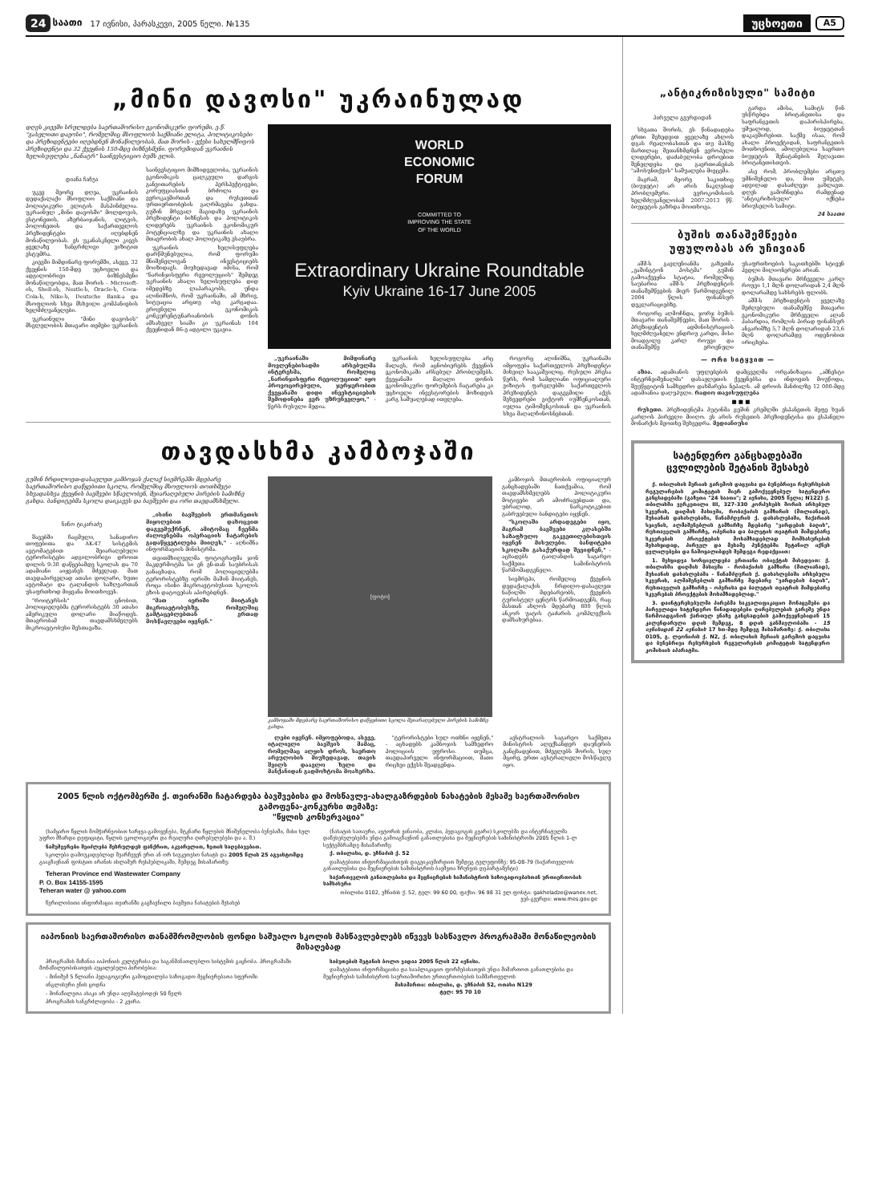24 საათი 17 ივნისი, პარასკევი, 2005 წელი. №135 უცხოეთი A5
„მინი დავოსი" უკრაინულად
დღეს კიევში სრულდება საერთაშორისო ეკონომიკური ფორუმი, ე.წ. "გასვლითი დავოსი", რომელშიც მსოფლიოს საქმიანი ელიტა, პოლიტიკოსები და პრეზიდენტები იღებდნენ მონაწილეობას, მათ შორის - ექვსი სახელმწიფოს პრეზიდენტი და 32 ქვეყნის 150-მდე ბიზნესმენი. ფორუმიდან უკრაინის ხელისუფლება „ნანატრ" საინვესტიციო ბუმს ელის.
დიანა ჩაჩუა
უკვე მეორე დღეა, უკრაინის დედაქალაქი მსოფლიო საქმიანი და პოლიტიკური ელიტის მასპინძელია. უკრაინულ „მინი დავოსში" მოლდოვის, ესტონეთის, აზერბაიჯანის, ლიტვის, პოლონეთის და საქართველოს პრეზიდენტები იღებდნენ მონაწილეობას. ეს უკანასკნელი კიევს ყველაზე ხანგრძლივი ვიზიტით ესტუმრა.
კიევში მიმდინარე ფორუმში, ასევე, 32 ქვეყნის 150-მდე უცხოელი და ადგილობრივი ბიზნესმენი მონაწილეობდა, მათ შორის - Microsoft-ის, Shell-ის, Nestle-ს, Oracle-ს, Coca-Cola-ს, Nike-ს, Deutsche Bank-ა და მსოფლიოს სხვა მსხვილი კომპანიების ხელმძღვანელები.
უკრაინული "მინი დავოსის" მსვლელობის მთავარი თემები უკრაინის საინვესტიციო მიმზიდველობა, უკრაინის ეკონომიკის ცალკეული დარგის განვითარების პერსპექტივები, კორუფციასთან ბრძოლა და ევროკავშირთან და რუსეთთან ურთიერთობების გაღრმავება გახდა. გუშინ მრგვალ მაგიდაზე უკრაინის პრეზიდენტი ბიზნესის და პოლიტიკის ლიდერებს უკრაინის ეკონომიკურ პოტენციალზე და უკრაინის ახალი მთავრობის ახალ პოლიტიკაზე ესაუბრა.
უკრაინის ხელისუფლება დარწმუნებულია, რომ ფორუმი მნიშვნელოვან ინვესტიციებს მოიზიდავს. მიუხედავად იმისა, რომ "ნარინჯისფერი რევოლუციის" შემდეგ უკრაინის ახალი ხელისუფლება დიდ იმედებზე ლაპარაკობს, უნდა აღინიშნოს, რომ უკრაინაში, ამ მხრივ, სიტუაცია არცთუ ისე კარგადაა. ეროვნული ეკონომიკის კონკურენტუნარიანობის დონის ამსახველ სიაში კი უკრაინას 104 ქვეყნიდან 86-ე ადგილი უკავია.
WORLD
ECONOMIC
FORUM
COMMITTED TO
IMPROVING THE STATE
OF THE WORLD
Extraordinary Ukraine Roundtable
Kyiv Ukraine 16-17 June 2005
„უკრაინაში მიმდინარე მოვლენებისადმი არსებულმა ინტერესმა, რომელიც „ნარინჯისფერი რევოლუციით" იყო პროვოცირებული, ჯერჯერობით ქვეყანაში დიდი ინვესტიციების შემოდინება ვერ უზრუნველყო," - წერს რუსული მედია.
უკრაინის ხელისუფლება არც მალავს, რომ აცნობიერებს ქვეყნის ეკონომიკაში არსებულ პრობლემებს. ქვეყანაში მაღალი დონის ეკონომიკური ფორუმების ჩატარება კი უცხოელი ინვესტორების მოზიდვის კარგ საშუალებად ითვლება.
როგორც აღინიშნა, უკრაინაში იმყოფება საქართველოს პრეზიდენტი მიხეილ სააკაშვილიც. რუსული პრესა წერს, რომ სამდღიანი ოფიციალური ვიზიტის ფარგლებში საქართველოს პრეზიდენტს დაგეგმილი აქვს შეხვედრები ვიქტორ იუშჩენკოსთან, იულია ტიმოშენკოსთან და უკრაინის სხვა მაღალჩინოსნებთან.
თავდასხმა კამბოჯაში
გუშინ ჩრდილოეთ-დასავლეთ კამბოჯას ქალაქ სიემრეპში მდებარე საერთაშორისო დაწყებითი სკოლა, რომელშიც მსოფლიოს თოთხმეტი სხვადასხვა ქვეყნის ბავშვები სწავლობენ, შეიარაღებული პირების სამიზნე გახდა. ბანდიტებმა სკოლა დაიკავეს და ბავშვები და ორი თავდამსხმელი.
ნინო ტიკარაძე
შავებში ჩაცმული, სანადირო თოფებითა და AK-47 სისტემის ავტომატებით შეიარაღებული ტერორისტები ადგილობრივი დროით დილის 9:30 დაწყებამდე სკოლას და 70 ადამიანი აიყვანეს მძევლად. მათ თავდაპირველად ათასი დოლარი, ხუთი ავტომატი და ტალანდის საზღვართან უსაფრთხოდ მიყვანა მოითხოვეს.
"როიტერსის" ცნობით, პოლიციელებმა ტერორისტებს 30 ათასი ამერიკული დოლარი მიაწოდეს. მთავრობამ თავდამსხმელებს მიკროავტობუსი შესთავაზა.
„ისინი ბავშვების ერთმანეთის მიყოლებით დახოცვით დაგვემუქრნენ, ამიტომაც ჩვენმა ძალოვნებმა ოპერაციის ჩატარების გადაწყვეტილება მიიღეს," - აღნიშნა ინფორმაციის მინისტრმა.
თვითმხილველმა ფოტოგრაფმა ჯონ მაკდერმოტმა სი ენ ენ-თან საუბრისას განაცხადა, რომ პოლიციელებმა ტერორისტებზე იერიში მაშინ მიიტანეს, როცა ისინი მიკროავტობუსით სკოლის ეზოს დატოვებას აპირებდნენ.
"მათ იერიში მიიტანეს მიკროავტობუსზე, რომელშიც გამტაცებლებთან ერთად მოსწავლეები იყვნენ."
[ფოტო]
კამბოჯაში მდებარე საერთაშორისო დაწყებითი სკოლა შეიარაღებული პირების სამიზნე გახდა.
კამბოჯის მთავრობის ოფიციალურ განცხადებაში ნათქვამია, რომ თავდამსხმელებს პოლიტიკური მოტივები არ ამოძრავებდათ და, უბრალოდ, ნარკოტიკებით გაბრუებული ბანდიტები იყვნენ.
"სკოლაში არდადეგები იყო, მაგრამ ბავშვები კლასებში საზაფხულო გაკვეთილებისთვის იყვნენ მისულები. ბანდიტები სკოლაში გასაქურდად შევიდნენ," - აცხადებს ტაილანდის საგარეო საქმეთა სამინისტროს წარმომადგენელი.
სიემრეპი, რომელიც ქვეყნის დედაქალაქის ჩრდილო-დასავლეთ ნაწილში მდებარეობს, ქვეყნის ტურისტულ ცენტრს წარმოადგენს, რაც მასთან ახლოს მდებარე 800 წლის ანკორ უატის ტაძარის კომპლექსის დამსახურებაა.
ლები იყვნენ. იმყოფებოდა, ასევე, იტალიელი ბავშვის მამაც, რომელმაც ალყის დროს, საერთო არეულობის მიუხედავად, თავის შვილს დაავლო ხელი და მანქანიდან გადმოხტომა მოახერხა.
"ტერორისტები სულ ოთხნი იყვნენ," - აცხადებს კამბოჯის სამხედრო პოლიციის უფროსი. თუმცა, თავდაპირველი ინფორმაციით, მათი რიცხვი ექვსს შეადგენდა.
ავსტრალიის საგარეო საქმეთა მინისტრის ალექსანდერ დაუნერის განცხადებით, მძევლებს შორის, სულ მცირე, ერთი ავსტრალიელი მოსწავლე იყო.
2005 წლის ოქტომბერში ქ. თეირანში ჩატარდება ბავშვებისა და მოსწავლე-ახალგაზრდების ნახატების მესამე საერთაშორისო გამოფენა-კონკურსი თემაზე:
"წყლის კონსერვაცია"
(სამყარო წყლის მომჭირნეობით ხარჯვა-გამოყენება, მტკნარი წყლების მნიშვნელობა ბუნებაში, მისი სულ უფრო მზარდი დეფიციტი, წყლის ეკოლოგიური და რეალური ღირებულებები და ა. შ.)
ნამუშევრები შეიძლება შესრულდეს ფანქრით, აკვარელით, ზეთის საღებავებით.
სკოლები დამოუკიდებლად შეარჩევენ ერთ ან ორ საუკეთესო ნახატს და 2005 წლის 25 აგვისტომდე გააგზავნიან ფოსტით ირანის ისლამურ რესპუბლიკაში, შემდეგ მისამართზე:
Teheran Province end Wastewater Company
P. O. Box 14155-1595
Teheran water @ yahoo.com
წერილობითი ინფორმაცია თეირანში გაგზავნილი ბავშვთა ნახატების შესახებ
(ნახატის სათაური, ავტორის ვინაობა, კლასი, პედაგოგის გვარი) სკოლებმა და ინტერნატულმა დაწესებულებებმა უნდა გამოაგზავნონ განათლებისა და მეცნიერების სამინისტროში 2005 წლის 1-ლ სექტემბრამდე მისამართზე:
ქ. თბილისი, დ. უზნაძის ქ. 52
დამატებითი ინფორმაციისთვის დაგვიკავშირდით შემდეგ ტელეფონზე: 95-08-79 (საქართველოს განათლებისა და მეცნიერების სამინისტროს ბავშვთა ზრუნვის დეპარტამენტი)
საქართველოს განათლებისა და მეცნიერების სამინისტროს საზოგადოებასთან ურთიერთობის სამსახური
თბილისი 0102, უზნაძის ქ. 52, ტელ: 99 60 00, ფაქსი: 96 98 31 ელ.ფოსტა: gakheladze@wanex.net, ვებ-გვერდი: www.mes.gov.ge
იაპონიის საერთაშორისო თანამშრომლობის ფონდი საშუალო სკოლის მასწავლებლებს იწვევს სასწავლო პროგრამაში მონაწილეობის მისაღებად
პროგრამის მიზანია იაპონიის კულტურისა და საგანმანათლებლო სისტემის გაცნობა. პროგრამაში მონაწილეობისათვის აუცილებელი პირობებია:
- მინიმუმ 5 წლიანი პედაგოგიური გამოცდილება საზოგადო მეცნიერებათა სფეროში
ინგლისური ენის ცოდნა
- მონაწილეთა ასაკი არ უნდა აღემატებოდეს 50 წელს
პროგრამის ხანგრძლივობა - 2 კვირა.
საბუთების შეტანის ბოლო ვადაა 2005 წლის 22 ივნისი.
დამატებითი ინფორმაციისა და სააპლიკაციო ფორმებისათვის უნდა მიმართოთ განათლებისა და მეცნიერების სამინისტროს საერთაშორისო ურთიერთობების სამმართველოს
მისამართი: თბილისი, დ. უზნაძის 52, ოთახი N129
ტელ: 95 70 10
„ანტიკრიზისული" სამიტი
პირველი გვერდიდან
სხვათა შორის, ეს წინადადება ერთი შეხედვით ყველაზე ახლოს დგას რეალობასთან და თუ მასზე მართლაც შეთანხმდნენ ევროპელი ლიდერები, დაძაბულობა დროებით შენელდება და გაერთიანებას "ამოსუნთქვის" საშუალება მიეცემა.
მაგრამ, მეორე საკითხიც (ბიუჯეტი) არ არის ნაკლებად პრობლემური. ევროკომისიის ხელმძღვანელობამ 2007-2013 წწ. ბიუჯეტის გაზრდა მოითხოვა.
გარდა ამისა, სამიტს წინ უსწრებდა ბრიტანეთისა და საფრანგეთის დაპირისპირება, უშუალოდ, ბიუჯეტთან დაკავშირებით. საქმე ისაა, რომ ახალი პროექტიდან, საფრანგეთის მოთხოვნით, ამოღებულია საერთო ბიუჯეტის შენატანების შეღავათი ბრიტანეთისთვის.
ასე რომ, პრობლემები არცთუ უმნიშვნელო და, მით უმეტეს, ადვილად დასაძლევი გახლავთ. დღეს გამოჩნდება რამდენად "ანტიკრიზისული" იქნება ბრიუსელის სამიტი.
24 საათი
ბუშის თანაშემწეები
უფულობას არ უჩივიან
აშშ-ს გავლენიანმა გაზეთმა „ვაშინგტონ პოსტმა" გუშინ გამოაქვეყნა სტატია, რომელშიც საუბარია აშშ-ს პრეზიდენტის თანაშემწეების მიერ წარმოდგენილ 2004 წლის ფინანსურ დეკლარაციებზე.
როგორც აღმოჩნდა, ჯორჯ ბუშის მთავარი თანაშემწეები, მათ შორის - პრეზიდენტის ადმინისტრაციის ხელმძღვანელი ენდრიუ კარდი, მისი მოადგილე კარლ როუვი და თანაშემწე ეროვნული უსაფრთხოების საკითხებში სტივენ ჰედლი მილიონერები არიან.
ბუშის მთავარი მრჩეველი კარლ როუვი 1,1 მლნ დოლარიდან 2,4 მლნ დოლარამდე სახსრებს ფლობს.
აშშ-ს პრეზიდენტის ყველაზე შეძლებული თანაშემწე მთავარი ეკონომიკური მრჩეველი ალან ჰაბარდია, რომლის პირად ფინანსურ ანგარიშზე 5,7 მლნ დოლარიდან 23,6 მლნ დოლარამდე ოდენობით ირიცხება.
— ორი სიტყვით —
აზია. ადამიანის უფლებების დამცველმა ორგანიზაცია „ამნესტი ინტერნეიშენალმა" დასავლეთის ქვეყნებსა და ინდოეთს მოუწოდა, შეუწყვიტონ სამხედრო დახმარება ნეპალს. ამ დროის მანძილზე 12 000-მდე ადამიანია დაღუპული. რადიო თავისუფლება
■ ■ ■
რუსეთი. პრეზიდენტმა პუტინმა გუშინ კრემლში ესპანეთის მეფე ხუან კარლოს პირველი მიიღო. ეს არის რუსეთის პრეზიდენტისა და ესპანელი მონარქის მეოთხე შეხვედრა. მედიანიუსი
სატენდერო განცხადებაში
ცვლილების შეტანის შესახებ
ქ. თბილისის მერიის გარემოს დაცვისა და ბუნებრივი რესურსების რეგულირების კომიტეტის მიერ გამოქვეყნებულ სატენდერო განცხადებაში (გაზეთი "24 საათი"; 2 ივნისი, 2005 წელი; N122) ქ. თბილისში ვერკეთილი III, 327-330 კორპუსებს შორის არსებულ სკვერის, დიღმის მასივში, რობაქიძის გამზირის (მთლიანად), მუხიანის დასახლებაში, წინამძღვრის ქ. დასახლებაში, ზაქარიას ხეივნის, ალმაშენებლის გამზირზე მდებარე "ვარდების ბაღის", რუსთაველის გამზირზე, ოპერისა და ბალეტის თეატრის მიმდებარე სკვერების პროექტების მოსამზადებლად მომსახურების შესასყიდად, პირველ და მესამე პუნქტებში შეტანილ იქნეს ცვლილებები და ჩამოყალიბდეს შემდეგი რედაქციით:
1. შესყიდვა ხორციელდება ერთიანი ობიექტის მიხედვით: ქ. თბილისში დიღმის მასივში - რობაქიძის გამზირი (მთლიანად), მუხიანის დასახლებაში - წინამძღვრის ქ. დასახლებაში არსებული სკვერის, ალმაშენებლის გამზირზე მდებარე "ვარდების ბაღის", რუსთაველის გამზირზე - ოპერისა და ბალეტის თეატრის მიმდებარე სკვერების პროექტების მოსამზადებლად."
3. დაინტერესებულმა პირებმა საკვალიფიკაციო მონაცემები და პირველადი სატენდერო წინადადებები ღირებულების გარეშე უნდა წარმოადგინონ ქართულ ენაზე განცხადების გამოქვეყნებიდან 15 კალენდარული დღის შემდეგ, 8 დღის განმავლობაში - 15 ივნისიდან 22 ივნისის 17 სთ-მდე შემდეგ მისამართზე: ქ. თბილისი 0105, გ. ლეონიძის ქ. N2, ქ. თბილისის მერიის გარემოს დაცვისა და ბუნებრივი რესურსების რეგულირების კომიტეტის სატენდერო კომისიის აპარატში.